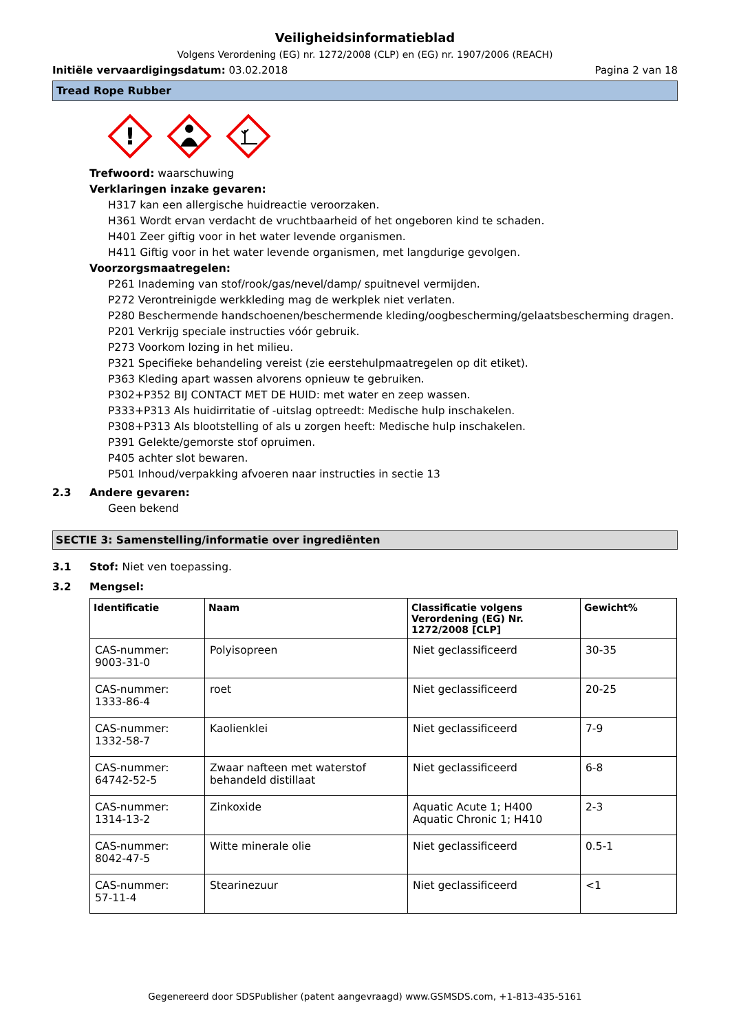Veiligheidsinformatieblad
Volgens Verordening (EG) nr. 1272/2008 (CLP) en (EG) nr. 1907/2006 (REACH)
Initiële vervaardigingsdatum: 03.02.2018 Pagina 2 van 18
Tread Rope Rubber
!
Trefwoord: waarschuwing
Verklaringen inzake gevaren:
H317 kan een allergische huidreactie veroorzaken.
H361 Wordt ervan verdacht de vruchtbaarheid of het ongeboren kind te schaden.
H401 Zeer giftig voor in het water levende organismen.
H411 Giftig voor in het water levende organismen, met langdurige gevolgen.
Voorzorgsmaatregelen:
P261 Inademing van stof/rook/gas/nevel/damp/ spuitnevel vermijden.
P272 Verontreinigde werkkleding mag de werkplek niet verlaten.
P280 Beschermende handschoenen/beschermende kleding/oogbescherming/gelaatsbescherming dragen.
P201 Verkrijg speciale instructies vóór gebruik.
P273 Voorkom lozing in het milieu.
P321 Specifieke behandeling vereist (zie eerstehulpmaatregelen op dit etiket).
P363 Kleding apart wassen alvorens opnieuw te gebruiken.
P302+P352 BIJ CONTACT MET DE HUID: met water en zeep wassen.
P333+P313 Als huidirritatie of -uitslag optreedt: Medische hulp inschakelen.
P308+P313 Als blootstelling of als u zorgen heeft: Medische hulp inschakelen.
P391 Gelekte/gemorste stof opruimen.
P405 achter slot bewaren.
P501 Inhoud/verpakking afvoeren naar instructies in sectie 13
2.3 Andere gevaren:
Geen bekend
SECTIE 3: Samenstelling/informatie over ingrediënten
3.1 Stof: Niet ven toepassing.
3.2 Mengsel:
| Identificatie | Naam | Classificatie volgens Verordening (EG) Nr. 1272/2008 [CLP] | Gewicht% |
| --- | --- | --- | --- |
| CAS-nummer: 9003-31-0 | Polyisopreen | Niet geclassificeerd | 30-35 |
| CAS-nummer: 1333-86-4 | roet | Niet geclassificeerd | 20-25 |
| CAS-nummer: 1332-58-7 | Kaolienklei | Niet geclassificeerd | 7-9 |
| CAS-nummer: 64742-52-5 | Zwaar nafteen met waterstof behandeld distillaat | Niet geclassificeerd | 6-8 |
| CAS-nummer: 1314-13-2 | Zinkoxide | Aquatic Acute 1; H400 Aquatic Chronic 1; H410 | 2-3 |
| CAS-nummer: 8042-47-5 | Witte minerale olie | Niet geclassificeerd | 0.5-1 |
| CAS-nummer: 57-11-4 | Stearinezuur | Niet geclassificeerd | <1 |
Gegenereerd door SDSPublisher (patent aangevraagd) www.GSMSDS.com, +1-813-435-5161